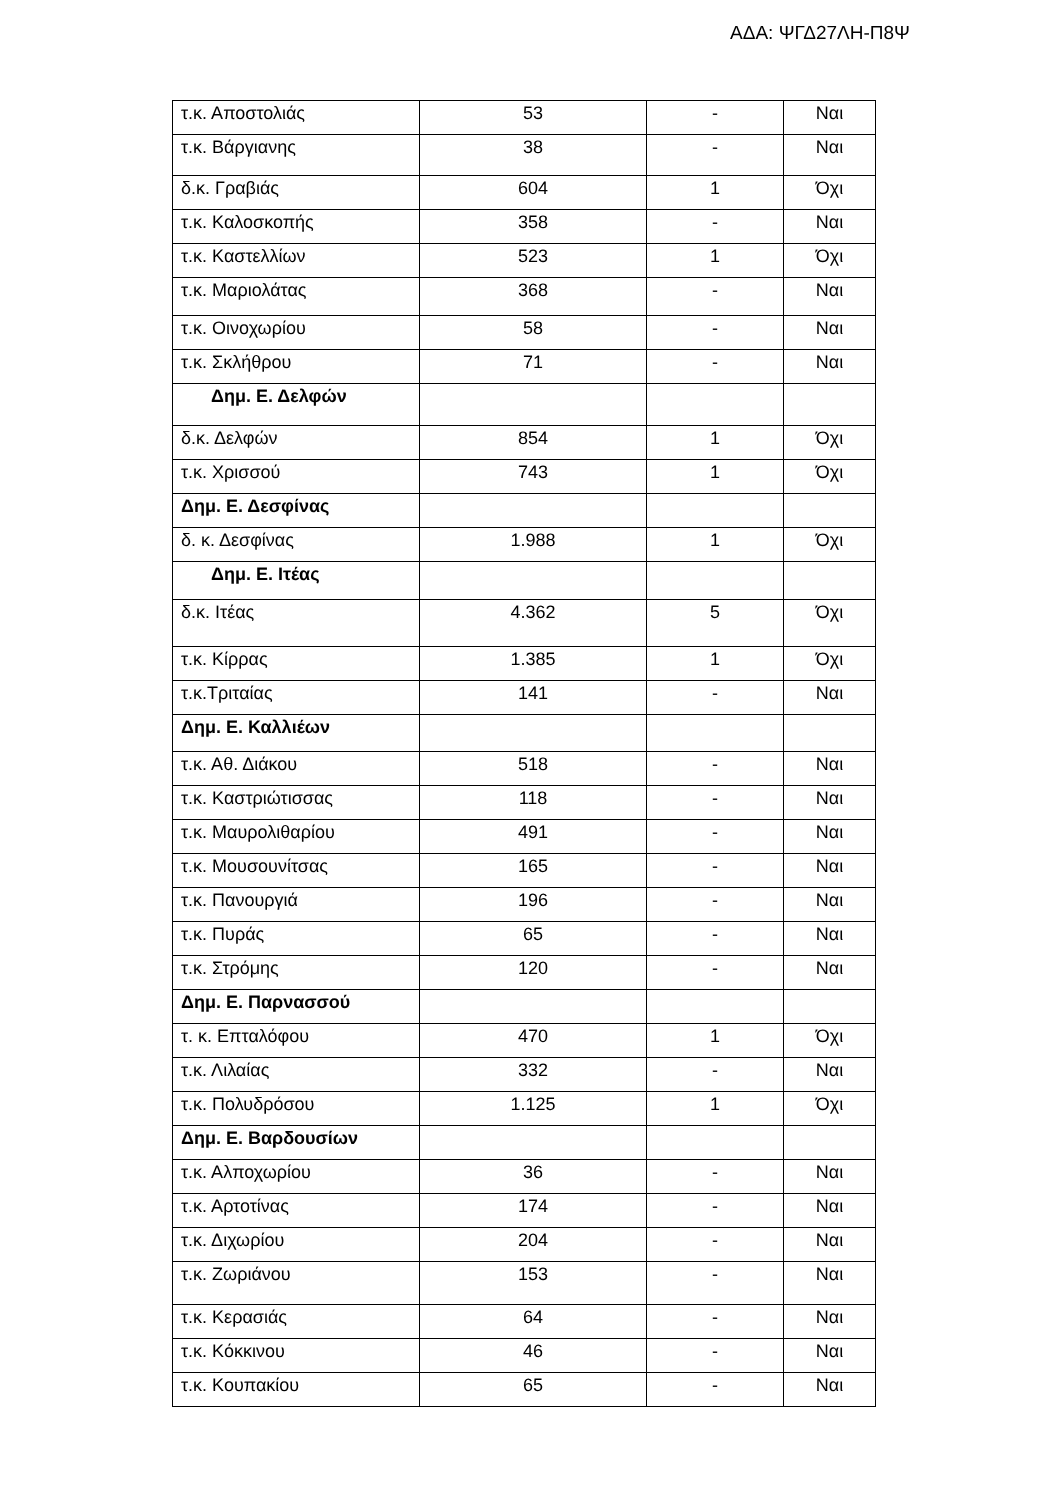ΑΔΑ: ΨΓΔ27ΛΗ-Π8Ψ
| τ.κ. Αποστολιάς | 53 | - | Ναι |
| τ.κ. Βάργιανης | 38 | - | Ναι |
| δ.κ. Γραβιάς | 604 | 1 | Όχι |
| τ.κ. Καλοσκοπής | 358 | - | Ναι |
| τ.κ. Καστελλίων | 523 | 1 | Όχι |
| τ.κ. Μαριολάτας | 368 | - | Ναι |
| τ.κ. Οινοχωρίου | 58 | - | Ναι |
| τ.κ. Σκλήθρου | 71 | - | Ναι |
| Δημ. Ε. Δελφών | | | |
| δ.κ. Δελφών | 854 | 1 | Όχι |
| τ.κ. Χρισσού | 743 | 1 | Όχι |
| Δημ. Ε. Δεσφίνας | | | |
| δ. κ. Δεσφίνας | 1.988 | 1 | Όχι |
| Δημ. Ε. Ιτέας | | | |
| δ.κ. Ιτέας | 4.362 | 5 | Όχι |
| τ.κ. Κίρρας | 1.385 | 1 | Όχι |
| τ.κ.Τριταίας | 141 | - | Ναι |
| Δημ. Ε. Καλλιέων | | | |
| τ.κ. Αθ. Διάκου | 518 | - | Ναι |
| τ.κ. Καστριώτισσας | 118 | - | Ναι |
| τ.κ. Μαυρολιθαρίου | 491 | - | Ναι |
| τ.κ. Μουσουνίτσας | 165 | - | Ναι |
| τ.κ. Πανουργιά | 196 | - | Ναι |
| τ.κ. Πυράς | 65 | - | Ναι |
| τ.κ. Στρόμης | 120 | - | Ναι |
| Δημ. Ε. Παρνασσού | | | |
| τ. κ. Επταλόφου | 470 | 1 | Όχι |
| τ.κ. Λιλαίας | 332 | - | Ναι |
| τ.κ. Πολυδρόσου | 1.125 | 1 | Όχι |
| Δημ. Ε. Βαρδουσίων | | | |
| τ.κ. Αλποχωρίου | 36 | - | Ναι |
| τ.κ. Αρτοτίνας | 174 | - | Ναι |
| τ.κ. Διχωρίου | 204 | - | Ναι |
| τ.κ. Ζωριάνου | 153 | - | Ναι |
| τ.κ. Κερασιάς | 64 | - | Ναι |
| τ.κ. Κόκκινου | 46 | - | Ναι |
| τ.κ. Κουπακίου | 65 | - | Ναι |